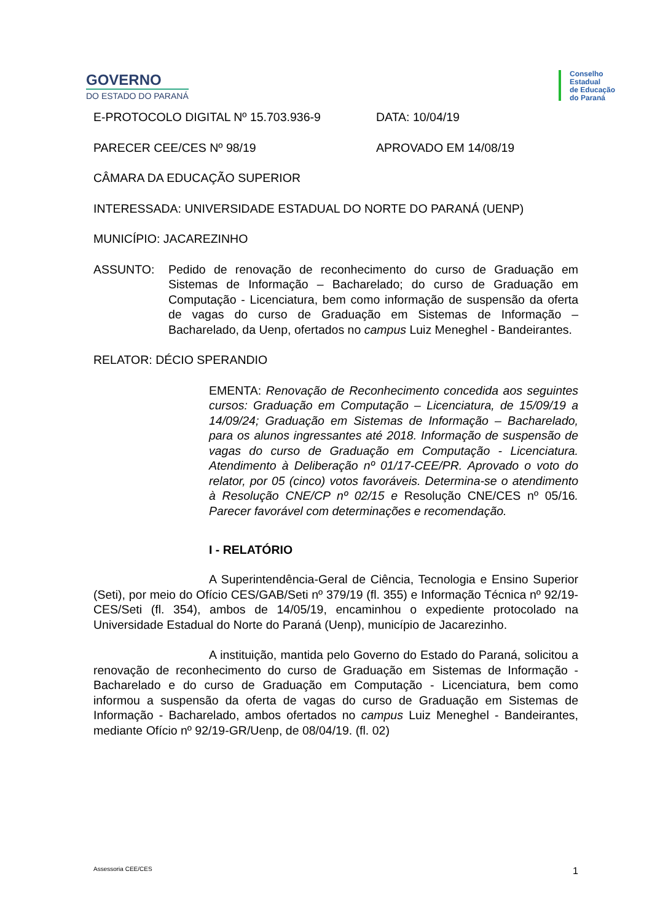GOVERNO
DO ESTADO DO PARANÁ
Conselho
Estadual
de Educação
do Paraná
E-PROTOCOLO DIGITAL Nº 15.703.936-9 DATA: 10/04/19
PARECER CEE/CES Nº 98/19 APROVADO EM 14/08/19
CÂMARA DA EDUCAÇÃO SUPERIOR
INTERESSADA: UNIVERSIDADE ESTADUAL DO NORTE DO PARANÁ (UENP)
MUNICÍPIO: JACAREZINHO
ASSUNTO: Pedido de renovação de reconhecimento do curso de Graduação em Sistemas de Informação – Bacharelado; do curso de Graduação em Computação - Licenciatura, bem como informação de suspensão da oferta de vagas do curso de Graduação em Sistemas de Informação – Bacharelado, da Uenp, ofertados no campus Luiz Meneghel - Bandeirantes.
RELATOR: DÉCIO SPERANDIO
EMENTA: Renovação de Reconhecimento concedida aos seguintes cursos: Graduação em Computação – Licenciatura, de 15/09/19 a 14/09/24; Graduação em Sistemas de Informação – Bacharelado, para os alunos ingressantes até 2018. Informação de suspensão de vagas do curso de Graduação em Computação - Licenciatura. Atendimento à Deliberação nº 01/17-CEE/PR. Aprovado o voto do relator, por 05 (cinco) votos favoráveis. Determina-se o atendimento à Resolução CNE/CP nº 02/15 e Resolução CNE/CES nº 05/16. Parecer favorável com determinações e recomendação.
I - RELATÓRIO
A Superintendência-Geral de Ciência, Tecnologia e Ensino Superior (Seti), por meio do Ofício CES/GAB/Seti nº 379/19 (fl. 355) e Informação Técnica nº 92/19-CES/Seti (fl. 354), ambos de 14/05/19, encaminhou o expediente protocolado na Universidade Estadual do Norte do Paraná (Uenp), município de Jacarezinho.
A instituição, mantida pelo Governo do Estado do Paraná, solicitou a renovação de reconhecimento do curso de Graduação em Sistemas de Informação - Bacharelado e do curso de Graduação em Computação - Licenciatura, bem como informou a suspensão da oferta de vagas do curso de Graduação em Sistemas de Informação - Bacharelado, ambos ofertados no campus Luiz Meneghel - Bandeirantes, mediante Ofício nº 92/19-GR/Uenp, de 08/04/19. (fl. 02)
Assessoria CEE/CES 1